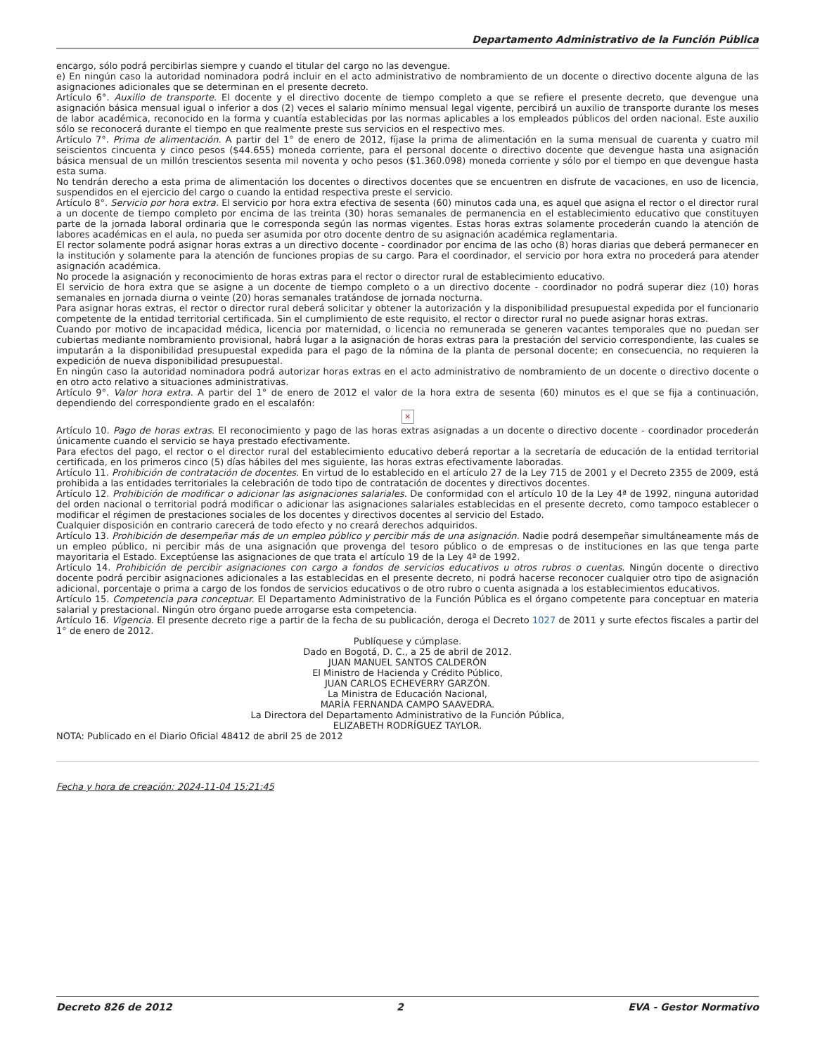Departamento Administrativo de la Función Pública
encargo, sólo podrá percibirlas siempre y cuando el titular del cargo no las devengue.
e) En ningún caso la autoridad nominadora podrá incluir en el acto administrativo de nombramiento de un docente o directivo docente alguna de las asignaciones adicionales que se determinan en el presente decreto.
Artículo 6°. Auxilio de transporte. El docente y el directivo docente de tiempo completo a que se refiere el presente decreto, que devengue una asignación básica mensual igual o inferior a dos (2) veces el salario mínimo mensual legal vigente, percibirá un auxilio de transporte durante los meses de labor académica, reconocido en la forma y cuantía establecidas por las normas aplicables a los empleados públicos del orden nacional. Este auxilio sólo se reconocerá durante el tiempo en que realmente preste sus servicios en el respectivo mes.
Artículo 7°. Prima de alimentación. A partir del 1° de enero de 2012, fíjase la prima de alimentación en la suma mensual de cuarenta y cuatro mil seiscientos cincuenta y cinco pesos ($44.655) moneda corriente, para el personal docente o directivo docente que devengue hasta una asignación básica mensual de un millón trescientos sesenta mil noventa y ocho pesos ($1.360.098) moneda corriente y sólo por el tiempo en que devengue hasta esta suma.
No tendrán derecho a esta prima de alimentación los docentes o directivos docentes que se encuentren en disfrute de vacaciones, en uso de licencia, suspendidos en el ejercicio del cargo o cuando la entidad respectiva preste el servicio.
Artículo 8°. Servicio por hora extra. El servicio por hora extra efectiva de sesenta (60) minutos cada una, es aquel que asigna el rector o el director rural a un docente de tiempo completo por encima de las treinta (30) horas semanales de permanencia en el establecimiento educativo que constituyen parte de la jornada laboral ordinaria que le corresponda según las normas vigentes. Estas horas extras solamente procederán cuando la atención de labores académicas en el aula, no pueda ser asumida por otro docente dentro de su asignación académica reglamentaria.
El rector solamente podrá asignar horas extras a un directivo docente - coordinador por encima de las ocho (8) horas diarias que deberá permanecer en la institución y solamente para la atención de funciones propias de su cargo. Para el coordinador, el servicio por hora extra no procederá para atender asignación académica.
No procede la asignación y reconocimiento de horas extras para el rector o director rural de establecimiento educativo.
El servicio de hora extra que se asigne a un docente de tiempo completo o a un directivo docente - coordinador no podrá superar diez (10) horas semanales en jornada diurna o veinte (20) horas semanales tratándose de jornada nocturna.
Para asignar horas extras, el rector o director rural deberá solicitar y obtener la autorización y la disponibilidad presupuestal expedida por el funcionario competente de la entidad territorial certificada. Sin el cumplimiento de este requisito, el rector o director rural no puede asignar horas extras.
Cuando por motivo de incapacidad médica, licencia por maternidad, o licencia no remunerada se generen vacantes temporales que no puedan ser cubiertas mediante nombramiento provisional, habrá lugar a la asignación de horas extras para la prestación del servicio correspondiente, las cuales se imputarán a la disponibilidad presupuestal expedida para el pago de la nómina de la planta de personal docente; en consecuencia, no requieren la expedición de nueva disponibilidad presupuestal.
En ningún caso la autoridad nominadora podrá autorizar horas extras en el acto administrativo de nombramiento de un docente o directivo docente o en otro acto relativo a situaciones administrativas.
Artículo 9°. Valor hora extra. A partir del 1° de enero de 2012 el valor de la hora extra de sesenta (60) minutos es el que se fija a continuación, dependiendo del correspondiente grado en el escalafón:
×
Artículo 10. Pago de horas extras. El reconocimiento y pago de las horas extras asignadas a un docente o directivo docente - coordinador procederán únicamente cuando el servicio se haya prestado efectivamente.
Para efectos del pago, el rector o el director rural del establecimiento educativo deberá reportar a la secretaría de educación de la entidad territorial certificada, en los primeros cinco (5) días hábiles del mes siguiente, las horas extras efectivamente laboradas.
Artículo 11. Prohibición de contratación de docentes. En virtud de lo establecido en el artículo 27 de la Ley 715 de 2001 y el Decreto 2355 de 2009, está prohibida a las entidades territoriales la celebración de todo tipo de contratación de docentes y directivos docentes.
Artículo 12. Prohibición de modificar o adicionar las asignaciones salariales. De conformidad con el artículo 10 de la Ley 4ª de 1992, ninguna autoridad del orden nacional o territorial podrá modificar o adicionar las asignaciones salariales establecidas en el presente decreto, como tampoco establecer o modificar el régimen de prestaciones sociales de los docentes y directivos docentes al servicio del Estado.
Cualquier disposición en contrario carecerá de todo efecto y no creará derechos adquiridos.
Artículo 13. Prohibición de desempeñar más de un empleo público y percibir más de una asignación. Nadie podrá desempeñar simultáneamente más de un empleo público, ni percibir más de una asignación que provenga del tesoro público o de empresas o de instituciones en las que tenga parte mayoritaria el Estado. Exceptúense las asignaciones de que trata el artículo 19 de la Ley 4ª de 1992.
Artículo 14. Prohibición de percibir asignaciones con cargo a fondos de servicios educativos u otros rubros o cuentas. Ningún docente o directivo docente podrá percibir asignaciones adicionales a las establecidas en el presente decreto, ni podrá hacerse reconocer cualquier otro tipo de asignación adicional, porcentaje o prima a cargo de los fondos de servicios educativos o de otro rubro o cuenta asignada a los establecimientos educativos.
Artículo 15. Competencia para conceptuar. El Departamento Administrativo de la Función Pública es el órgano competente para conceptuar en materia salarial y prestacional. Ningún otro órgano puede arrogarse esta competencia.
Artículo 16. Vigencia. El presente decreto rige a partir de la fecha de su publicación, deroga el Decreto 1027 de 2011 y surte efectos fiscales a partir del 1° de enero de 2012.
Publíquese y cúmplase.
Dado en Bogotá, D. C., a 25 de abril de 2012.
JUAN MANUEL SANTOS CALDERÓN
El Ministro de Hacienda y Crédito Público,
JUAN CARLOS ECHEVERRY GARZÓN.
La Ministra de Educación Nacional,
MARÍA FERNANDA CAMPO SAAVEDRA.
La Directora del Departamento Administrativo de la Función Pública,
ELIZABETH RODRÍGUEZ TAYLOR.
NOTA: Publicado en el Diario Oficial 48412 de abril 25 de 2012
Fecha y hora de creación: 2024-11-04 15:21:45
Decreto 826 de 2012 2 EVA - Gestor Normativo